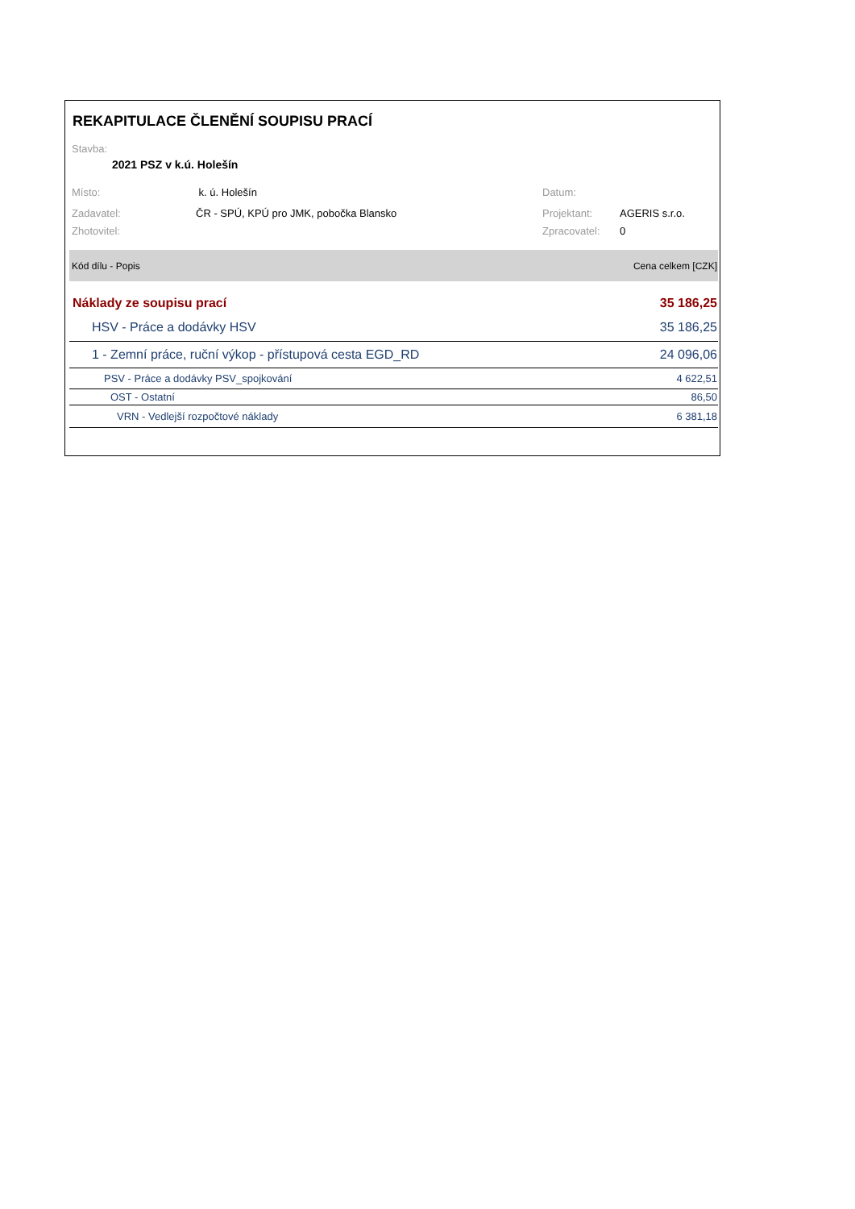REKAPITULACE ČLENĚNÍ SOUPISU PRACÍ
Stavba:
2021 PSZ v k.ú. Holešín
| Místo: | k. ú. Holešín | Datum: | |
| Zadavatel: | ČR - SPÚ, KPÚ pro JMK, pobočka Blansko | Projektant: | AGERIS s.r.o. |
| Zhotovitel: | | Zpracovatel: | 0 |
| Kód dílu - Popis | Cena celkem [CZK] |
| Náklady ze soupisu prací | 35 186,25 |
| HSV - Práce a dodávky HSV | 35 186,25 |
| 1 - Zemní práce, ruční výkop - přístupová cesta EGD_RD | 24 096,06 |
| PSV - Práce a dodávky PSV_spojkování | 4 622,51 |
| OST - Ostatní | 86,50 |
| VRN - Vedlejší rozpočtové náklady | 6 381,18 |